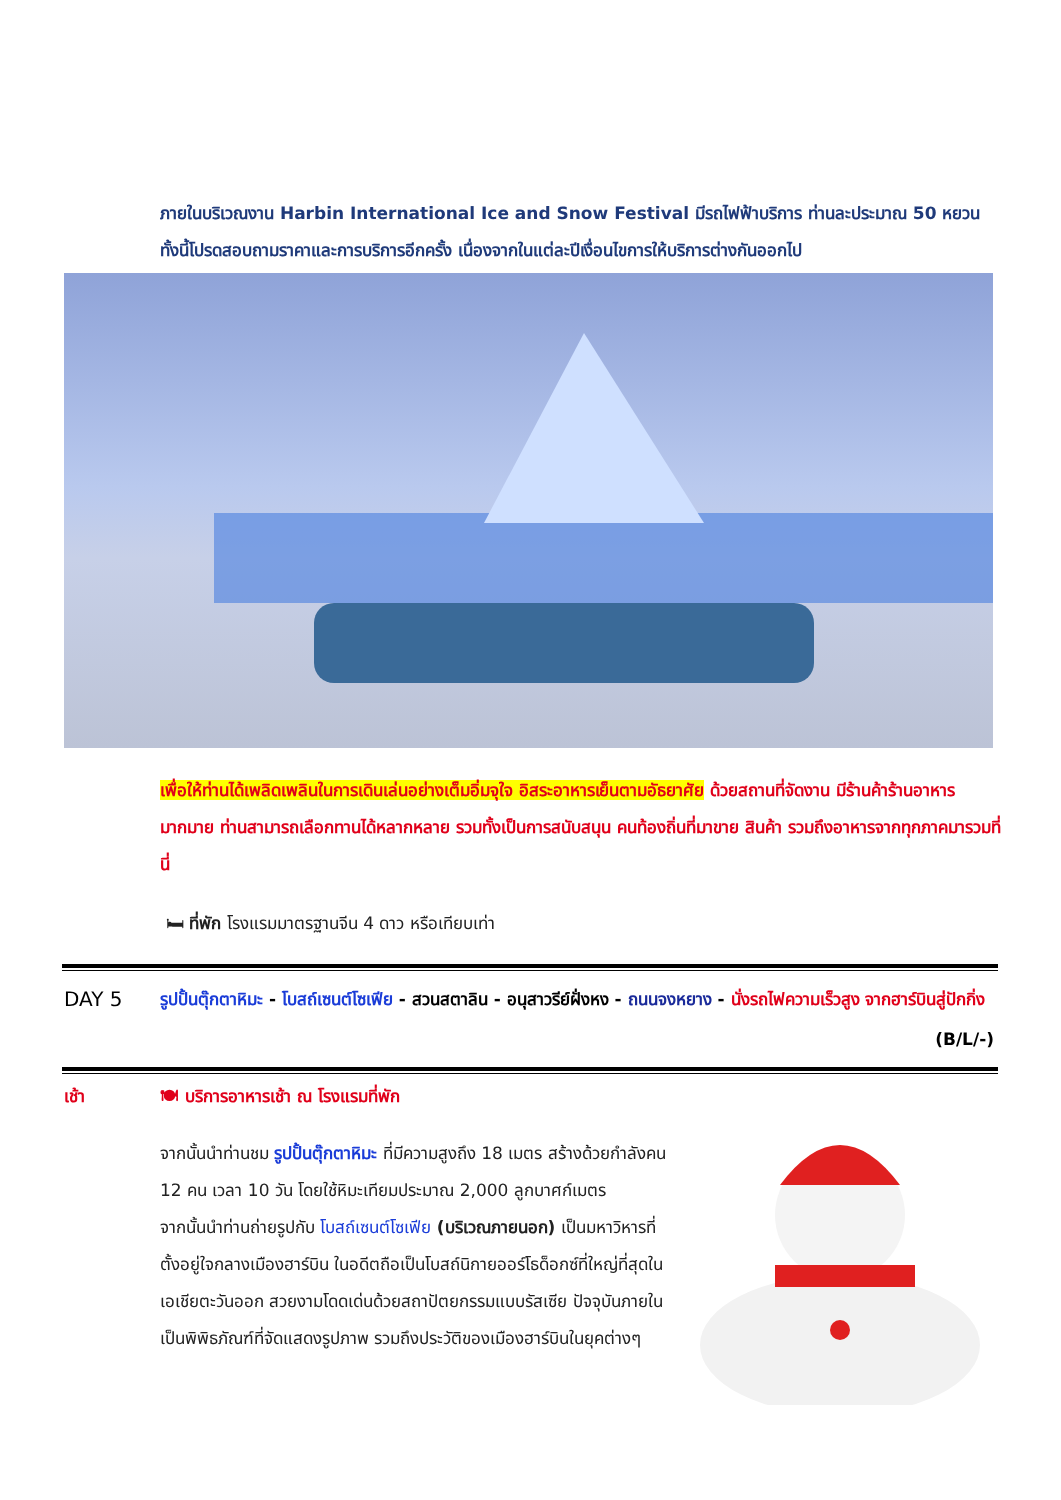ภายในบริเวณงาน Harbin International Ice and Snow Festival มีรถไฟฟ้าบริการ ท่านละประมาณ 50 หยวน ทั้งนี้โปรดสอบถามราคาและการบริการอีกครั้ง เนื่องจากในแต่ละปีเงื่อนไขการให้บริการต่างกันออกไป
เพื่อให้ท่านได้เพลิดเพลินในการเดินเล่นอย่างเต็มอิ่มจุใจ อิสระอาหารเย็นตามอัธยาศัย ด้วยสถานที่จัดงาน มีร้านค้าร้านอาหารมากมาย ท่านสามารถเลือกทานได้หลากหลาย รวมทั้งเป็นการสนับสนุน คนท้องถิ่นที่มาขาย สินค้า รวมถึงอาหารจากทุกภาคมารวมที่นี่
🛏 ที่พัก โรงแรมมาตรฐานจีน 4 ดาว หรือเทียบเท่า
DAY 5
รูปปั้นตุ๊กตาหิมะ - โบสถ์เซนต์โซเฟีย - สวนสตาลิน - อนุสาวรีย์ฝั่งหง - ถนนจงหยาง - นั่งรถไฟความเร็วสูง จากฮาร์บินสู่ปักกิ่ง (B/L/-)
เช้า 🍽 บริการอาหารเช้า ณ โรงแรมที่พัก
จากนั้นนำท่านชม รูปปั้นตุ๊กตาหิมะ ที่มีความสูงถึง 18 เมตร สร้างด้วยกำลังคน 12 คน เวลา 10 วัน โดยใช้หิมะเทียมประมาณ 2,000 ลูกบาศก์เมตร
จากนั้นนำท่านถ่ายรูปกับ โบสถ์เซนต์โซเฟีย (บริเวณภายนอก) เป็นมหาวิหารที่ตั้งอยู่ใจกลางเมืองฮาร์บิน ในอดีตถือเป็นโบสถ์นิกายออร์โธด็อกซ์ที่ใหญ่ที่สุดในเอเชียตะวันออก สวยงามโดดเด่นด้วยสถาปัตยกรรมแบบรัสเซีย ปัจจุบันภายในเป็นพิพิธภัณฑ์ที่จัดแสดงรูปภาพ รวมถึงประวัติของเมืองฮาร์บินในยุคต่างๆ